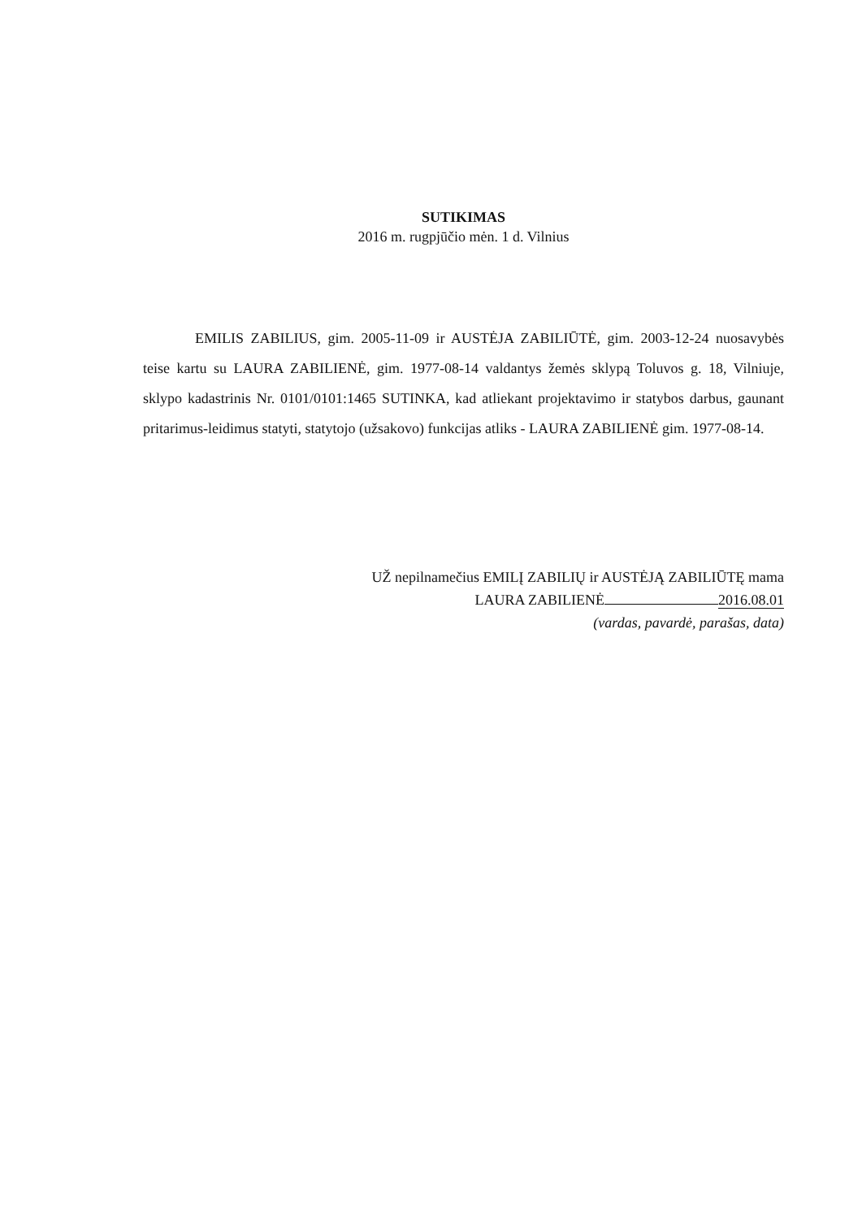SUTIKIMAS
2016 m. rugpjūčio mėn. 1 d. Vilnius
EMILIS ZABILIUS, gim. 2005-11-09 ir AUSTĖJA ZABILIŪTĖ, gim. 2003-12-24 nuosavybės teise kartu su LAURA ZABILIENĖ, gim. 1977-08-14 valdantys žemės sklypą Toluvos g. 18, Vilniuje, sklypo kadastrinis Nr. 0101/0101:1465 SUTINKA, kad atliekant projektavimo ir statybos darbus, gaunant pritarimus-leidimus statyti, statytojo (užsakovo) funkcijas atliks - LAURA ZABILIENĖ gim. 1977-08-14.
UŽ nepilnamečius EMILĮ ZABILIŲ ir AUSTĖJĄ ZABILIŪTĘ mama
LAURA ZABILIENĖ 2016.08.01
(vardas, pavardė, parašas, data)